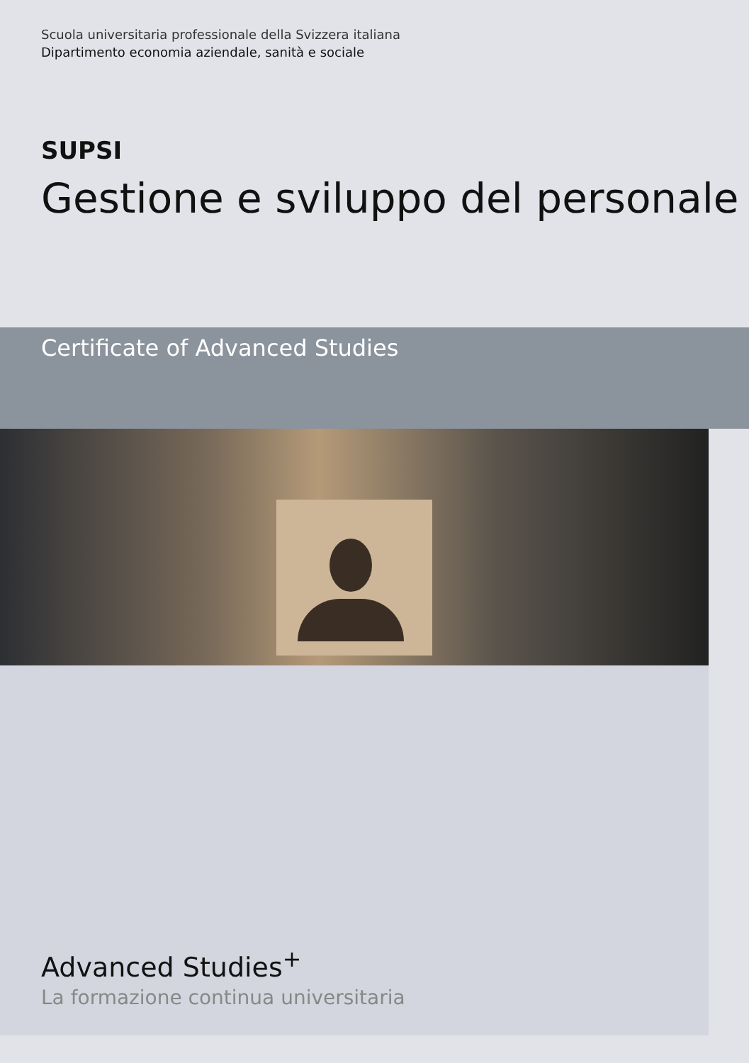Scuola universitaria professionale della Svizzera italiana
Dipartimento economia aziendale, sanità e sociale
SUPSI
Gestione e sviluppo del personale
Certificate of Advanced Studies
Advanced Studies<sup>+</sup>
La formazione continua universitaria